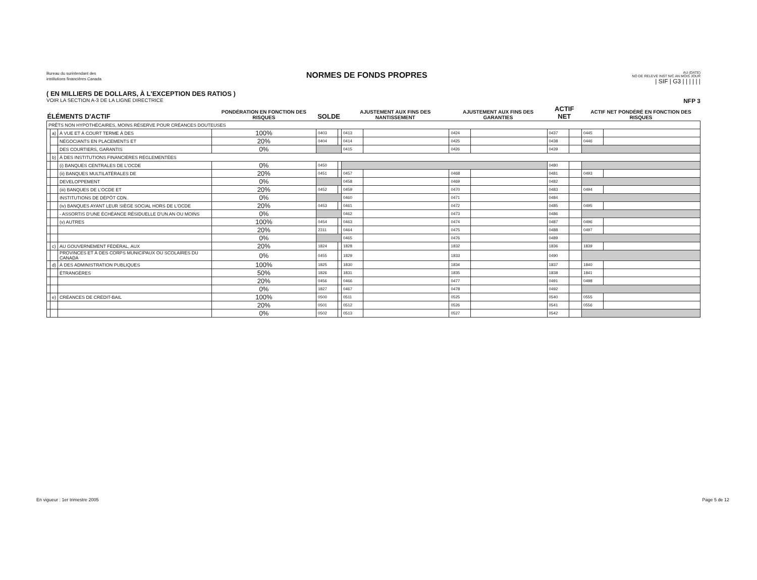Bureau du surintendant des
institutions financières Canada
NORMES DE FONDS PROPRES
AU (DATE)
NO DE RELEVE INST N/C AN MOIS JOUR
| SIF | G3 | | | | | |
( EN MILLIERS DE DOLLARS, À L'EXCEPTION DES RATIOS )
VOIR LA SECTION A-3 DE LA LIGNE DIRECTRICE NFP 3
| ÉLÉMENTS D'ACTIF | | | PONDÉRATION EN FONCTION DES RISQUES | SOLDE | | AJUSTEMENT AUX FINS DES NANTISSEMENT | | AJUSTEMENT AUX FINS DES GARANTIES | | ACTIF NET | | ACTIF NET PONDÉRÉ EN FONCTION DES RISQUES | |
| --- | --- | --- | --- | --- | --- | --- | --- | --- | --- | --- | --- | --- | --- |
| PRÊTS NON HYPOTHÉCAIRES, MOINS RÉSERVE POUR CRÉANCES DOUTEUSES | | | | | | | | | | | | | |
| | a) | À VUE ET À COURT TERME À DES | 100% | 0403 | | 0413 | | 0424 | | 0437 | | 0445 | |
| | | NÉGOCIANTS EN PLACEMENTS ET | 20% | 0404 | | 0414 | | 0425 | | 0438 | | 0446 | |
| | | DES COURTIERS, GARANTIS | 0% | | | 0415 | | 0426 | | 0439 | | | |
| | b) | À DES INSTITUTIONS FINANCIÈRES RÉGLEMENTÉES | | | | | | | | | | | |
| | | (i) BANQUES CENTRALES DE L'OCDE | 0% | 0450 | | | | | | 0480 | | | |
| | | (ii) BANQUES MULTILATÉRALES DE | 20% | 0451 | | 0457 | | 0468 | | 0481 | | 0493 | |
| | | DEVELOPPEMENT | 0% | | | 0458 | | 0469 | | 0482 | | | |
| | | (iii) BANQUES DE L'OCDE ET | 20% | 0452 | | 0459 | | 0470 | | 0483 | | 0494 | |
| | | INSTITUTIONS DE DÉPÔT CDN. | 0% | | | 0460 | | 0471 | | 0484 | | | |
| | | (iv) BANQUES AYANT LEUR SIÈGE SOCIAL HORS DE L'OCDE | 20% | 0453 | | 0461 | | 0472 | | 0485 | | 0495 | |
| | | - ASSORTIS D'UNE ÉCHÉANCE RÉSIDUELLE D'UN AN OU MOINS | 0% | | | 0462 | | 0473 | | 0486 | | | |
| | | (v) AUTRES | 100% | 0454 | | 0463 | | 0474 | | 0487 | | 0496 | |
| | | | 20% | 2311 | | 0464 | | 0475 | | 0488 | | 0497 | |
| | | | 0% | | | 0465 | | 0476 | | 0489 | | | |
| | c) | AU GOUVERNEMENT FÉDÉRAL, AUX | 20% | 1824 | | 1828 | | 1832 | | 1836 | | 1839 | |
| | | PROVINCES ET À DES CORPS MUNICIPAUX OU SCOLAIRES DU CANADA | 0% | 0455 | | 1829 | | 1833 | | 0490 | | | |
| | d) | À DES ADMINISTRATION PUBLIQUES | 100% | 1825 | | 1830 | | 1834 | | 1837 | | 1840 | |
| | | ÉTRANGÈRES | 50% | 1826 | | 1831 | | 1835 | | 1838 | | 1841 | |
| | | | 20% | 0456 | | 0466 | | 0477 | | 0491 | | 0498 | |
| | | | 0% | 1827 | | 0467 | | 0478 | | 0492 | | | |
| | e) | CRÉANCES DE CRÉDIT-BAIL | 100% | 0500 | | 0511 | | 0525 | | 0540 | | 0555 | |
| | | | 20% | 0501 | | 0512 | | 0526 | | 0541 | | 0556 | |
| | | | 0% | 0502 | | 0513 | | 0527 | | 0542 | | | |
En vigueur : 1er trimestre 2005
Page 5 de 12